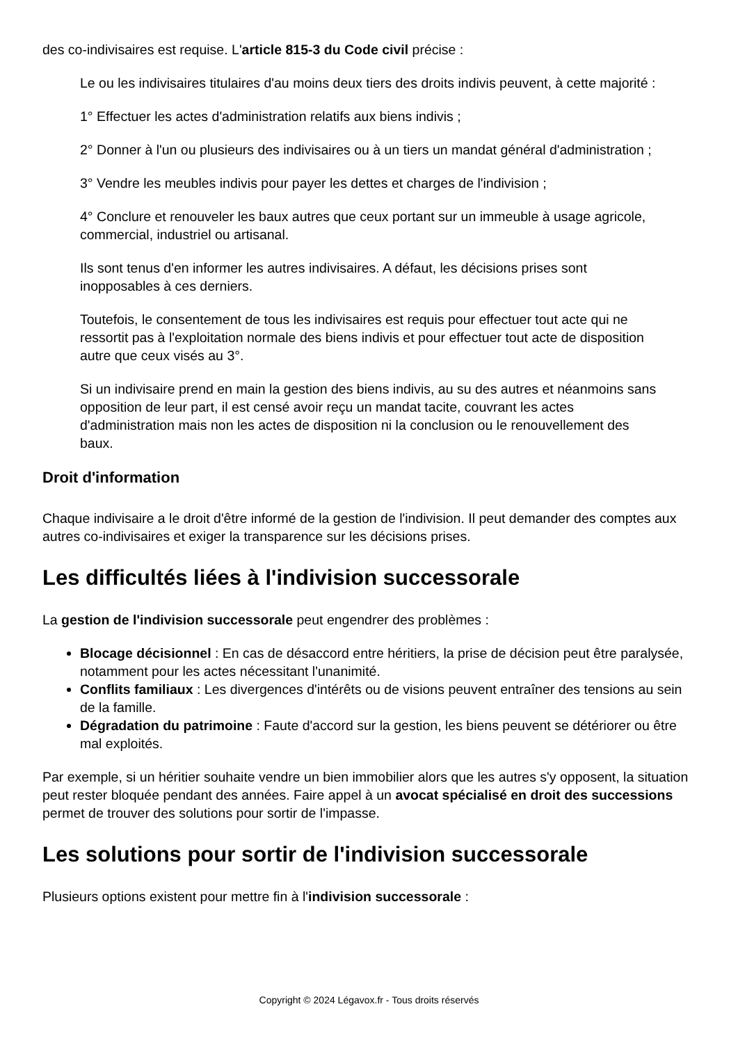des co-indivisaires est requise. L'article 815-3 du Code civil précise :
Le ou les indivisaires titulaires d'au moins deux tiers des droits indivis peuvent, à cette majorité :
1° Effectuer les actes d'administration relatifs aux biens indivis ;
2° Donner à l'un ou plusieurs des indivisaires ou à un tiers un mandat général d'administration ;
3° Vendre les meubles indivis pour payer les dettes et charges de l'indivision ;
4° Conclure et renouveler les baux autres que ceux portant sur un immeuble à usage agricole, commercial, industriel ou artisanal.
Ils sont tenus d'en informer les autres indivisaires. A défaut, les décisions prises sont inopposables à ces derniers.
Toutefois, le consentement de tous les indivisaires est requis pour effectuer tout acte qui ne ressortit pas à l'exploitation normale des biens indivis et pour effectuer tout acte de disposition autre que ceux visés au 3°.
Si un indivisaire prend en main la gestion des biens indivis, au su des autres et néanmoins sans opposition de leur part, il est censé avoir reçu un mandat tacite, couvrant les actes d'administration mais non les actes de disposition ni la conclusion ou le renouvellement des baux.
Droit d'information
Chaque indivisaire a le droit d'être informé de la gestion de l'indivision. Il peut demander des comptes aux autres co-indivisaires et exiger la transparence sur les décisions prises.
Les difficultés liées à l'indivision successorale
La gestion de l'indivision successorale peut engendrer des problèmes :
Blocage décisionnel : En cas de désaccord entre héritiers, la prise de décision peut être paralysée, notamment pour les actes nécessitant l'unanimité.
Conflits familiaux : Les divergences d'intérêts ou de visions peuvent entraîner des tensions au sein de la famille.
Dégradation du patrimoine : Faute d'accord sur la gestion, les biens peuvent se détériorer ou être mal exploités.
Par exemple, si un héritier souhaite vendre un bien immobilier alors que les autres s'y opposent, la situation peut rester bloquée pendant des années. Faire appel à un avocat spécialisé en droit des successions permet de trouver des solutions pour sortir de l'impasse.
Les solutions pour sortir de l'indivision successorale
Plusieurs options existent pour mettre fin à l'indivision successorale :
Copyright © 2024 Légavox.fr - Tous droits réservés